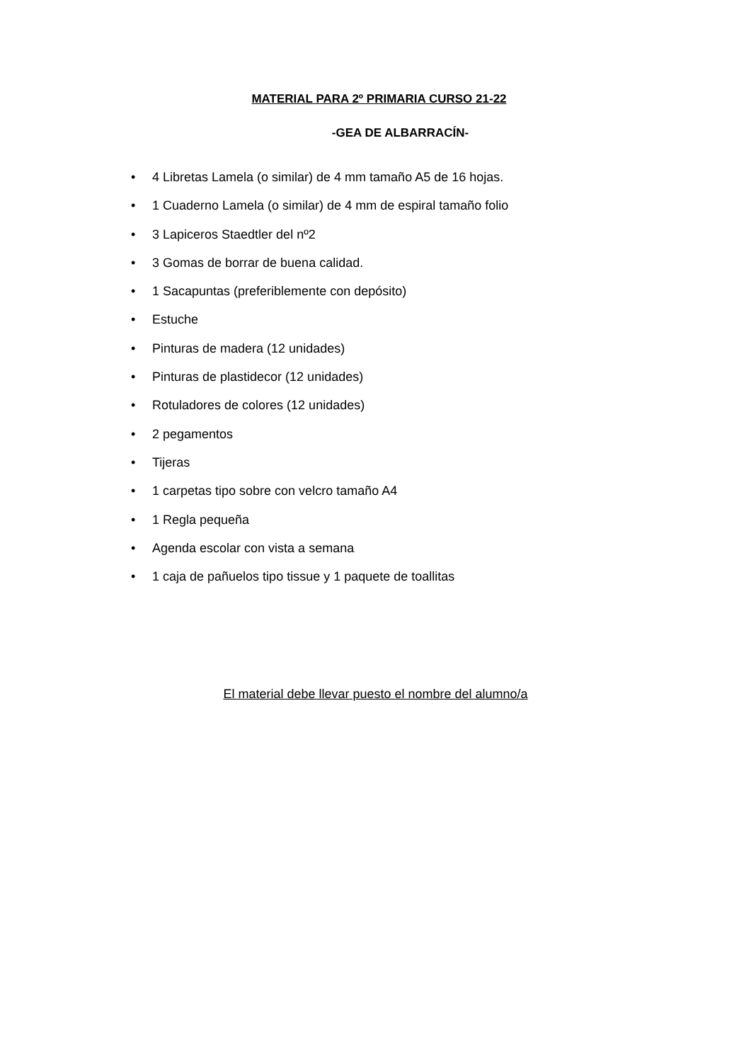MATERIAL PARA 2º PRIMARIA CURSO 21-22
-GEA DE ALBARRACÍN-
• 4 Libretas Lamela (o similar) de 4 mm tamaño A5 de 16 hojas.
• 1 Cuaderno Lamela (o similar) de 4 mm de espiral tamaño folio
• 3 Lapiceros Staedtler del nº2
• 3 Gomas de borrar de buena calidad.
• 1 Sacapuntas (preferiblemente con depósito)
• Estuche
• Pinturas de madera (12 unidades)
• Pinturas de plastidecor (12 unidades)
• Rotuladores de colores (12 unidades)
• 2 pegamentos
• Tijeras
• 1 carpetas tipo sobre con velcro tamaño A4
• 1 Regla pequeña
• Agenda escolar con vista a semana
• 1 caja de pañuelos tipo tissue y 1 paquete de toallitas
El material debe llevar puesto el nombre del alumno/a